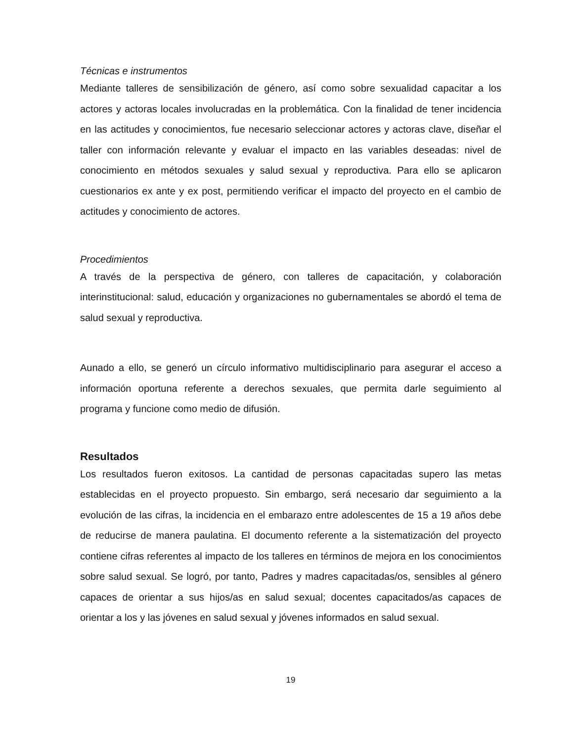Técnicas e instrumentos
Mediante talleres de sensibilización de género, así como sobre sexualidad capacitar a los actores y actoras locales involucradas en la problemática. Con la finalidad de tener incidencia en las actitudes y conocimientos, fue necesario seleccionar actores y actoras clave, diseñar el taller con información relevante y evaluar el impacto en las variables deseadas: nivel de conocimiento en métodos sexuales y salud sexual y reproductiva. Para ello se aplicaron cuestionarios ex ante y ex post, permitiendo verificar el impacto del proyecto en el cambio de actitudes y conocimiento de actores.
Procedimientos
A través de la perspectiva de género, con talleres de capacitación, y colaboración interinstitucional: salud, educación y organizaciones no gubernamentales se abordó el tema de salud sexual y reproductiva.
Aunado a ello, se generó un círculo informativo multidisciplinario para asegurar el acceso a información oportuna referente a derechos sexuales, que permita darle seguimiento al programa y funcione como medio de difusión.
Resultados
Los resultados fueron exitosos. La cantidad de personas capacitadas supero las metas establecidas en el proyecto propuesto. Sin embargo, será necesario dar seguimiento a la evolución de las cifras, la incidencia en el embarazo entre adolescentes de 15 a 19 años debe de reducirse de manera paulatina. El documento referente a la sistematización del proyecto contiene cifras referentes al impacto de los talleres en términos de mejora en los conocimientos sobre salud sexual. Se logró, por tanto, Padres y madres capacitadas/os, sensibles al género capaces de orientar a sus hijos/as en salud sexual; docentes capacitados/as capaces de orientar a los y las jóvenes en salud sexual y jóvenes informados en salud sexual.
19